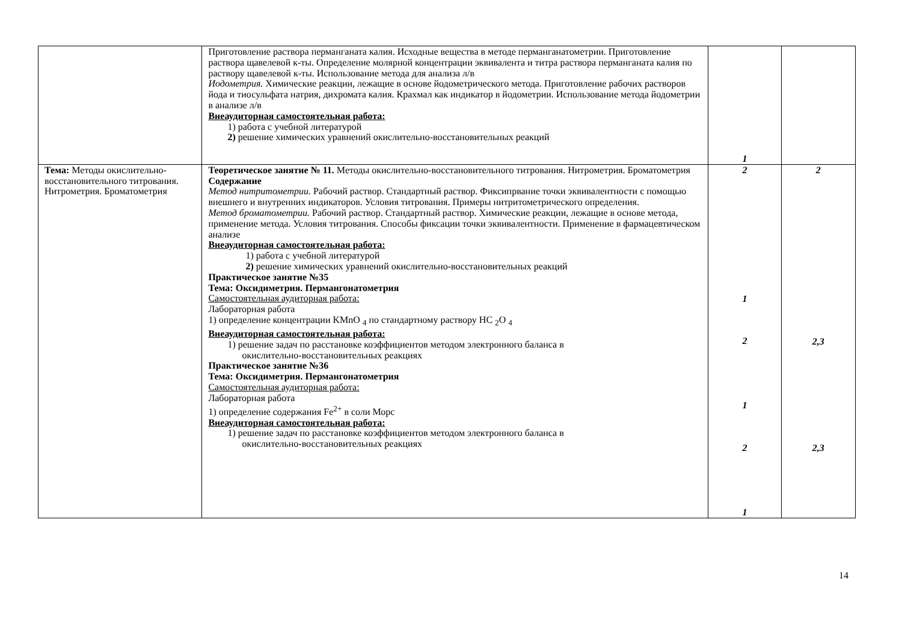| | Приготовление раствора перманганата калия. Исходные вещества в методе перманганатометрии. Приготовление раствора щавелевой к-ты. Определение молярной концентрации эквивалента и титра раствора перманганата калия по раствору щавелевой к-ты. Использование метода для анализа л/в Иодометрия. Химические реакции, лежащие в основе йодометрического метода. Приготовление рабочих растворов йода и тиосульфата натрия, дихромата калия. Крахмал как индикатор в йодометрии. Использование метода йодометрии в анализе л/в Внеаудиторная самостоятельная работа: 1) работа с учебной литературой 2) решение химических уравнений окислительно-восстановительных реакций | 1 | |
| Тема: Методы окислительно-восстановительного титрования. Нитрометрия. Броматометрия | Теоретическое занятие № 11. Методы окислительно-восстановительного титрования. Нитрометрия. Броматометрия Содержание Метод нитритометрии. Рабочий раствор. Стандартный раствор. Фиксипрвание точки эквивалентности с помощью внешнего и внутренних индикаторов. Условия титрования. Примеры нитритометрического определения. Метод броматометрии. Рабочий раствор. Стандартный раствор. Химические реакции, лежащие в основе метода, применение метода. Условия титрования. Способы фиксации точки эквивалентности. Применение в фармацевтическом анализе Внеаудиторная самостоятельная работа: 1) работа с учебной литературой 2) решение химических уравнений окислительно-восстановительных реакций Практическое занятие №35 Тема: Оксидиметрия. Пермангонатометрия Самостоятельная аудиторная работа: Лабораторная работа 1) определение концентрации KMnO <sub>4</sub> по стандартному раствору HC <sub>2</sub>O <sub>4</sub> Внеаудиторная самостоятельная работа: 1) решение задач по расстановке коэффициентов методом электронного баланса в окислительно-восстановительных реакциях Практическое занятие №36 Тема: Оксидиметрия. Пермангонатометрия Самостоятельная аудиторная работа: Лабораторная работа 1) определение содержания Fe<sup>2+</sup> в соли Морс Внеаудиторная самостоятельная работа: 1) решение задач по расстановке коэффициентов методом электронного баланса в окислительно-восстановительных реакциях | 2 1 2 1 2 1 | 2 2,3 2,3 |
14